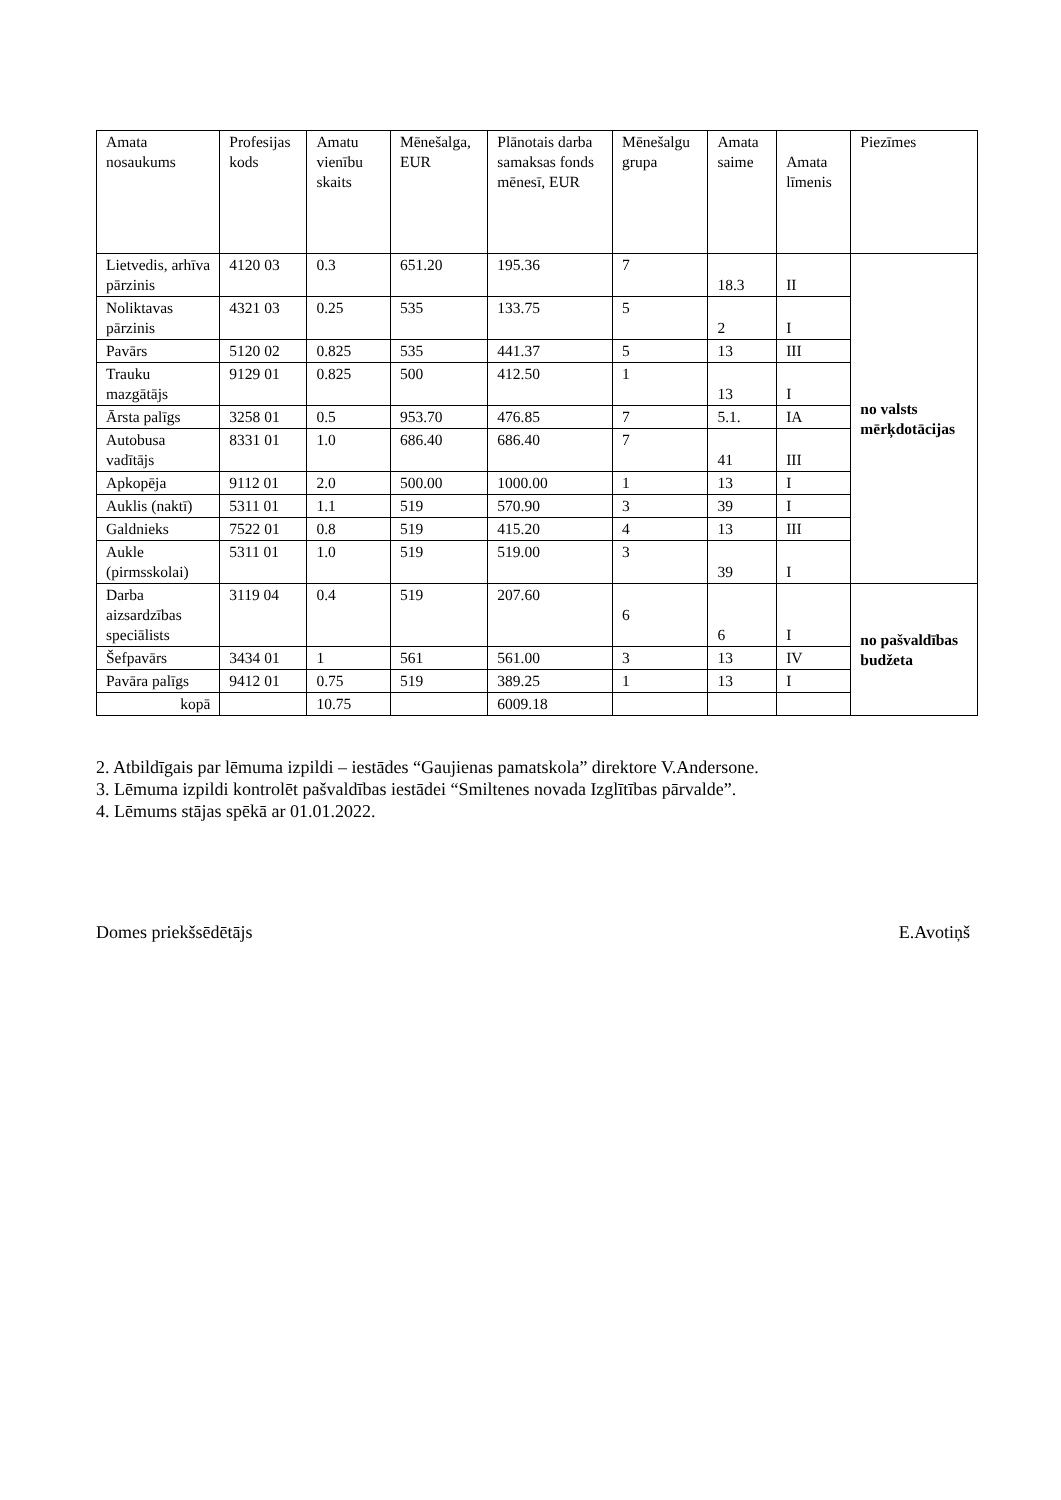| Amata nosaukums | Profesijas kods | Amatu vienību skaits | Mēnešalga, EUR | Plānotais darba samaksas fonds mēnesī, EUR | Mēnešalgu grupa | Amata saime | Amata līmenis | Piezīmes |
| Lietvedis, arhīva pārzinis | 4120 03 | 0.3 | 651.20 | 195.36 | 7 | 18.3 | II | no valsts mērķdotācijas |
| Noliktavas pārzinis | 4321 03 | 0.25 | 535 | 133.75 | 5 | 2 | I | |
| Pavārs | 5120 02 | 0.825 | 535 | 441.37 | 5 | 13 | III | |
| Trauku mazgātājs | 9129 01 | 0.825 | 500 | 412.50 | 1 | 13 | I | |
| Ārsta palīgs | 3258 01 | 0.5 | 953.70 | 476.85 | 7 | 5.1. | IA | |
| Autobusa vadītājs | 8331 01 | 1.0 | 686.40 | 686.40 | 7 | 41 | III | |
| Apkopēja | 9112 01 | 2.0 | 500.00 | 1000.00 | 1 | 13 | I | |
| Auklis (naktī) | 5311 01 | 1.1 | 519 | 570.90 | 3 | 39 | I | |
| Galdnieks | 7522 01 | 0.8 | 519 | 415.20 | 4 | 13 | III | |
| Aukle (pirmsskolai) | 5311 01 | 1.0 | 519 | 519.00 | 3 | 39 | I | |
| Darba aizsardzības speciālists | 3119 04 | 0.4 | 519 | 207.60 | 6 | 6 | I | no pašvaldības budžeta |
| Šefpavārs | 3434 01 | 1 | 561 | 561.00 | 3 | 13 | IV | |
| Pavāra palīgs | 9412 01 | 0.75 | 519 | 389.25 | 1 | 13 | I | |
| kopā | | 10.75 | | 6009.18 | | | | |
2. Atbildīgais par lēmuma izpildi – iestādes “Gaujienas pamatskola” direktore V.Andersone.
3. Lēmuma izpildi kontrolēt pašvaldības iestādei “Smiltenes novada Izglītības pārvalde”.
4. Lēmums stājas spēkā ar 01.01.2022.
Domes priekšsēdētājs E.Avotiņš